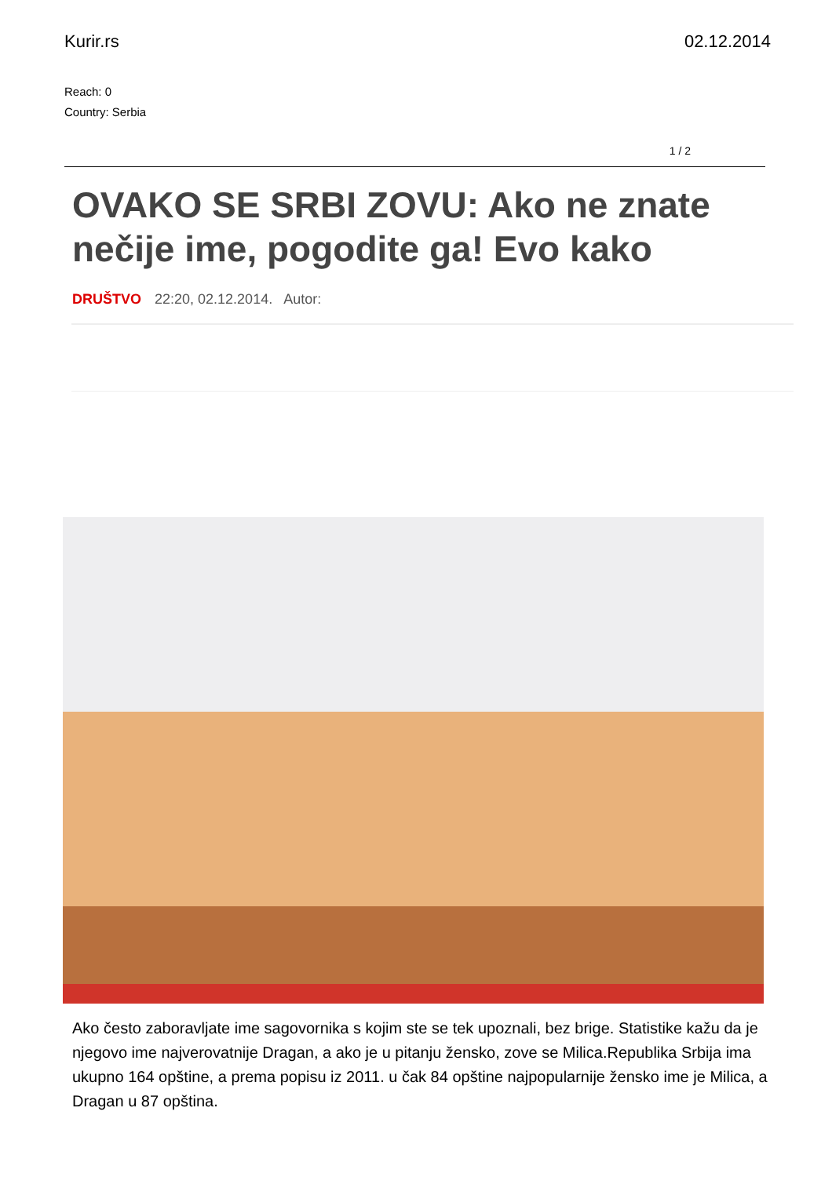Kurir.rs 02.12.2014
Reach: 0
Country: Serbia
1 / 2
OVAKO SE SRBI ZOVU: Ako ne znate nečije ime, pogodite ga! Evo kako
DRUŠTVO 22:20, 02.12.2014. Autor:
Ako često zaboravljate ime sagovornika s kojim ste se tek upoznali, bez brige. Statistike kažu da je njegovo ime najverovatnije Dragan, a ako je u pitanju žensko, zove se Milica.Republika Srbija ima ukupno 164 opštine, a prema popisu iz 2011. u čak 84 opštine najpopularnije žensko ime je Milica, a Dragan u 87 opština.